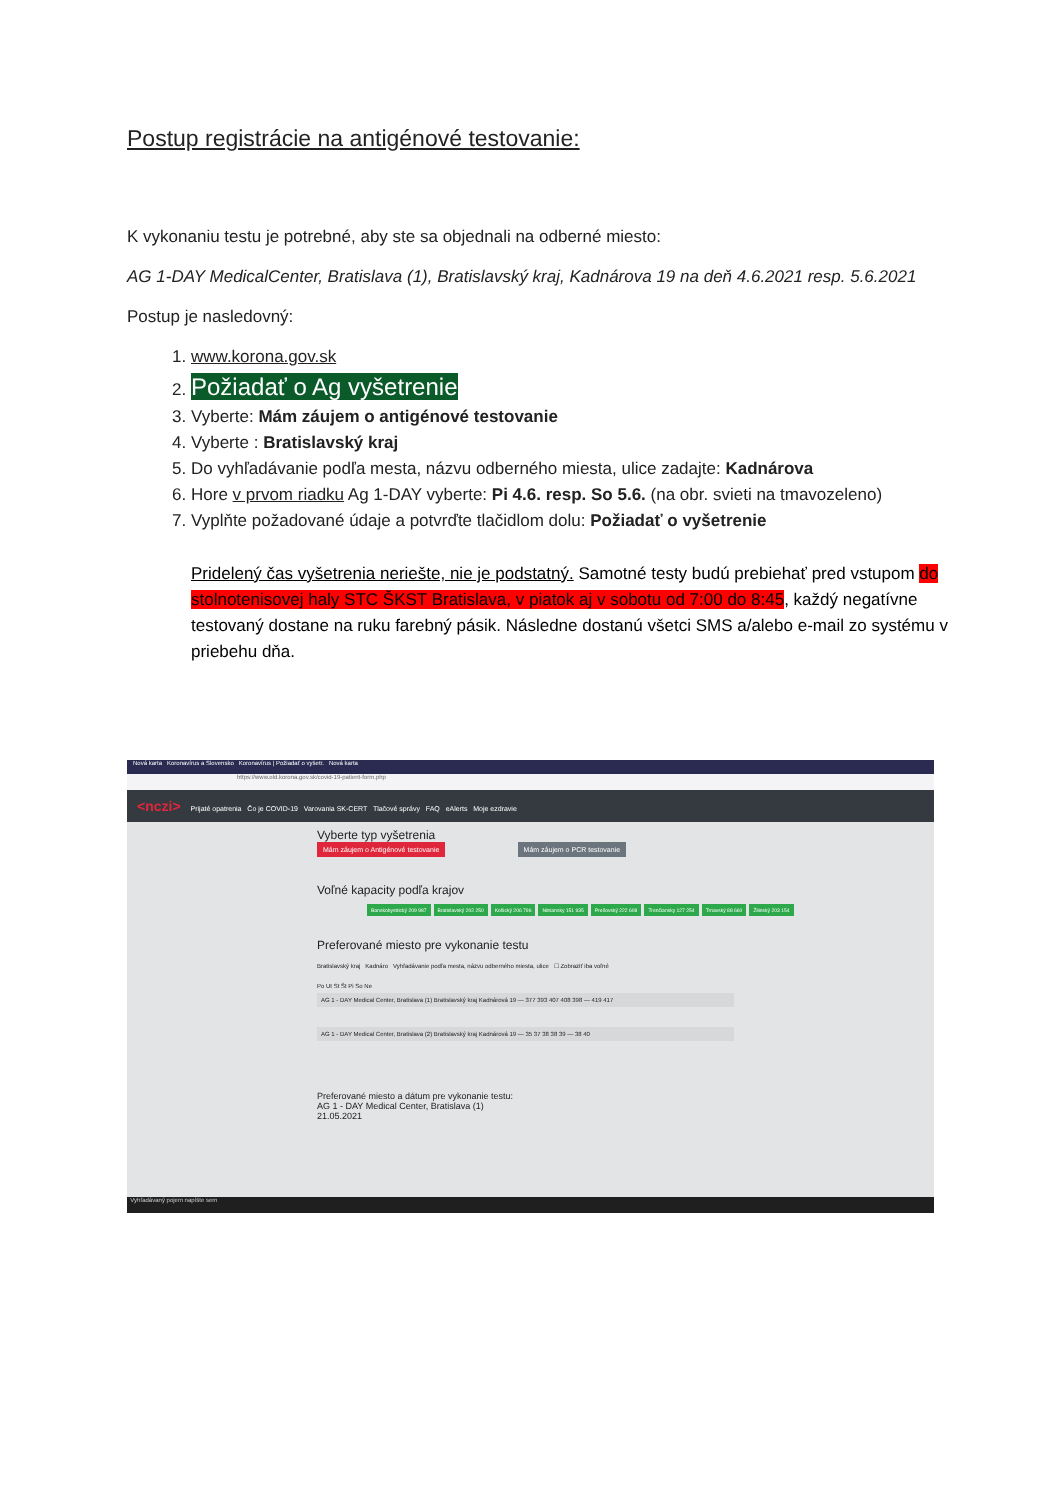Postup registrácie na antigénové testovanie:
K vykonaniu testu je potrebné, aby ste sa objednali na odberné miesto:
AG 1-DAY MedicalCenter, Bratislava (1), Bratislavský kraj, Kadnárova 19 na deň 4.6.2021 resp. 5.6.2021
Postup je nasledovný:
1. www.korona.gov.sk
2. Požiadať o Ag vyšetrenie
3. Vyberte: Mám záujem o antigénové testovanie
4. Vyberte : Bratislavský kraj
5. Do vyhľadávanie podľa mesta, názvu odberného miesta, ulice zadajte: Kadnárova
6. Hore v prvom riadku Ag 1-DAY vyberte: Pi 4.6. resp. So 5.6. (na obr. svieti na tmavozeleno)
7. Vyplňte požadované údaje a potvrďte tlačidlom dolu: Požiadať o vyšetrenie
Pridelený čas vyšetrenia neriešte, nie je podstatný. Samotné testy budú prebiehať pred vstupom do stolnotenisovej haly STC ŠKST Bratislava, v piatok aj v sobotu od 7:00 do 8:45, každý negatívne testovaný dostane na ruku farebný pásik. Následne dostanú všetci SMS a/alebo e-mail zo systému v priebehu dňa.
Nová karta Koronavírus a Slovensko Koronavírus | Požiadať o vyšetr. Nová karta
https://www.old.korona.gov.sk/covid-19-patient-form.php
<nczi> Prijaté opatrenia Čo je COVID-19 Varovania SK-CERT Tlačové správy FAQ eAlerts Moje ezdravie
Vyberte typ vyšetrenia
Mám záujem o Antigénové testovanie Mám záujem o PCR testovanie
Voľné kapacity podľa krajov
Banskobystrický 209 987 Bratislavský 202 250 Košický 206 796 Nitriansky 151 935 Prešovský 222 608 Trenčiansky 127 254 Trnavský 88 660 Žilinský 203 154
Preferované miesto pre vykonanie testu
Bratislavský kraj Kadnáro Vyhľadávanie podľa mesta, názvu odberného miesta, ulice ☐ Zobraziť iba voľné
Po Ut St Št Pi So Ne
AG 1 - DAY Medical Center, Bratislava (1) Bratislavský kraj Kadnárová 19 — 377 393 407 408 398 — 419 417
AG 1 - DAY Medical Center, Bratislava (2) Bratislavský kraj Kadnárová 19 — 35 37 38 38 39 — 38 40
Preferované miesto a dátum pre vykonanie testu:
AG 1 - DAY Medical Center, Bratislava (1)
21.05.2021
Vyhľadávaný pojem napíšte sem